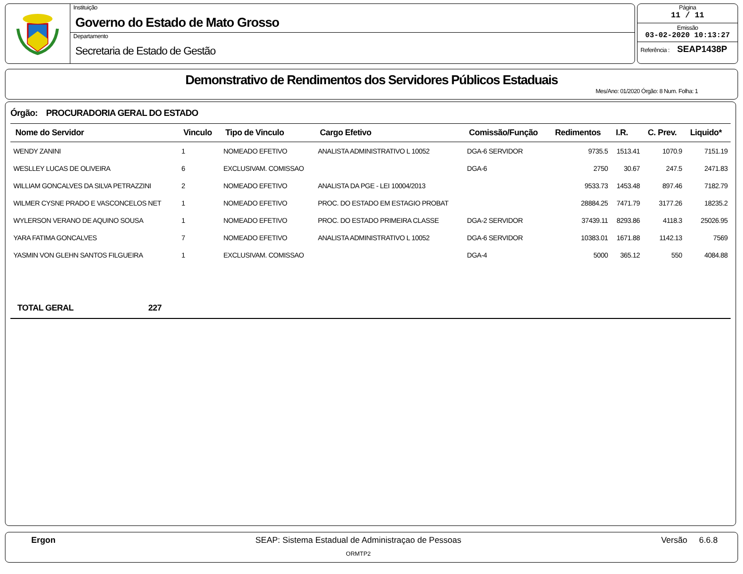Instituição
Governo do Estado de Mato Grosso
Departamento
Secretaria de Estado de Gestão
Página
11 / 11
Emissão
03-02-2020 10:13:27
Referência : SEAP1438P
Demonstrativo de Rendimentos dos Servidores Públicos Estaduais
Mes/Ano: 01/2020 Órgão: 8 Num. Folha: 1
Órgão: PROCURADORIA GERAL DO ESTADO
| Nome do Servidor | Vinculo | Tipo de Vinculo | Cargo Efetivo | Comissão/Função | Redimentos | I.R. | C. Prev. | Liquido* |
| --- | --- | --- | --- | --- | --- | --- | --- | --- |
| WENDY ZANINI | 1 | NOMEADO EFETIVO | ANALISTA ADMINISTRATIVO L 10052 | DGA-6 SERVIDOR | 9735.5 | 1513.41 | 1070.9 | 7151.19 |
| WESLLEY LUCAS DE OLIVEIRA | 6 | EXCLUSIVAM. COMISSAO | | DGA-6 | 2750 | 30.67 | 247.5 | 2471.83 |
| WILLIAM GONCALVES DA SILVA PETRAZZINI | 2 | NOMEADO EFETIVO | ANALISTA DA PGE - LEI 10004/2013 | | 9533.73 | 1453.48 | 897.46 | 7182.79 |
| WILMER CYSNE PRADO E VASCONCELOS NET | 1 | NOMEADO EFETIVO | PROC. DO ESTADO EM ESTAGIO PROBAT | | 28884.25 | 7471.79 | 3177.26 | 18235.2 |
| WYLERSON VERANO DE AQUINO SOUSA | 1 | NOMEADO EFETIVO | PROC. DO ESTADO PRIMEIRA CLASSE | DGA-2 SERVIDOR | 37439.11 | 8293.86 | 4118.3 | 25026.95 |
| YARA FATIMA GONCALVES | 7 | NOMEADO EFETIVO | ANALISTA ADMINISTRATIVO L 10052 | DGA-6 SERVIDOR | 10383.01 | 1671.88 | 1142.13 | 7569 |
| YASMIN VON GLEHN SANTOS FILGUEIRA | 1 | EXCLUSIVAM. COMISSAO | | DGA-4 | 5000 | 365.12 | 550 | 4084.88 |
TOTAL GERAL 227
Ergon SEAP: Sistema Estadual de Administraçao de Pessoas
ORMTP2
Versão 6.6.8